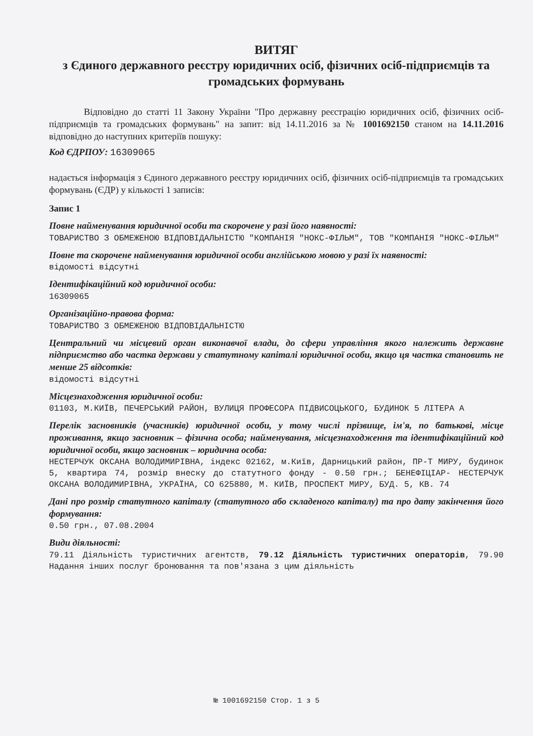ВИТЯГ
з Єдиного державного реєстру юридичних осіб, фізичних осіб-підприємців та громадських формувань
Відповідно до статті 11 Закону України "Про державну реєстрацію юридичних осіб, фізичних осіб-підприємців та громадських формувань" на запит: від 14.11.2016 за № 1001692150 станом на 14.11.2016 відповідно до наступних критеріїв пошуку:
Код ЄДРПОУ: 16309065
надається інформація з Єдиного державного реєстру юридичних осіб, фізичних осіб-підприємців та громадських формувань (ЄДР) у кількості 1 записів:
Запис 1
Повне найменування юридичної особи та скорочене у разі його наявності:
ТОВАРИСТВО З ОБМЕЖЕНОЮ ВІДПОВІДАЛЬНІСТЮ "КОМПАНІЯ "НОКС-ФІЛЬМ", ТОВ "КОМПАНІЯ "НОКС-ФІЛЬМ"
Повне та скорочене найменування юридичної особи англійською мовою у разі їх наявності:
відомості відсутні
Ідентифікаційний код юридичної особи:
16309065
Організаційно-правова форма:
ТОВАРИСТВО З ОБМЕЖЕНОЮ ВІДПОВІДАЛЬНІСТЮ
Центральний чи місцевий орган виконавчої влади, до сфери управління якого належить державне підприємство або частка держави у статутному капіталі юридичної особи, якщо ця частка становить не менше 25 відсотків:
відомості відсутні
Місцезнаходження юридичної особи:
01103, М.КИЇВ, ПЕЧЕРСЬКИЙ РАЙОН, ВУЛИЦЯ ПРОФЕСОРА ПІДВИСОЦЬКОГО, БУДИНОК 5 ЛІТЕРА А
Перелік засновників (учасників) юридичної особи, у тому числі прізвище, ім'я, по батькові, місце проживання, якщо засновник – фізична особа; найменування, місцезнаходження та ідентифікаційний код юридичної особи, якщо засновник – юридична особа:
НЕСТЕРЧУК ОКСАНА ВОЛОДИМИРІВНА, індекс 02162, м.Київ, Дарницький район, ПР-Т МИРУ, будинок 5, квартира 74, розмір внеску до статутного фонду - 0.50 грн.; БЕНЕФІЦІАР- НЕСТЕРЧУК ОКСАНА ВОЛОДИМИРІВНА, УКРАЇНА, СО 625880, М. КИЇВ, ПРОСПЕКТ МИРУ, БУД. 5, КВ. 74
Дані про розмір статутного капіталу (статутного або складеного капіталу) та про дату закінчення його формування:
0.50 грн., 07.08.2004
Види діяльності:
79.11 Діяльність туристичних агентств, 79.12 Діяльність туристичних операторів, 79.90 Надання інших послуг бронювання та пов'язана з цим діяльність
№ 1001692150 Стор. 1 з 5